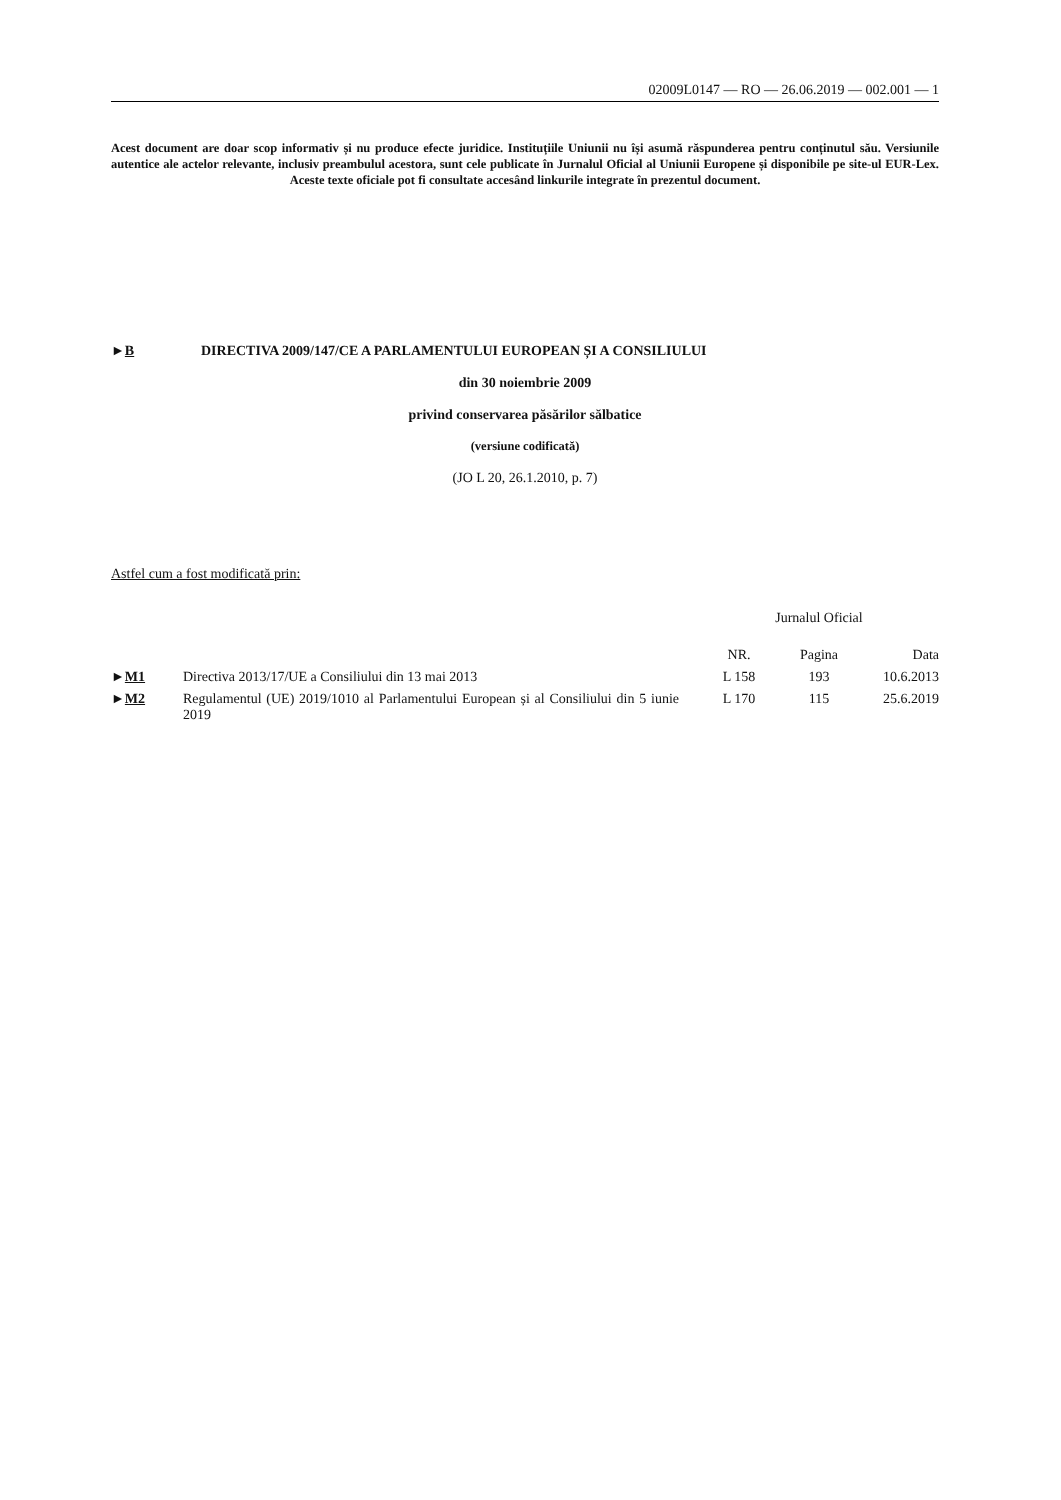02009L0147 — RO — 26.06.2019 — 002.001 — 1
Acest document are doar scop informativ și nu produce efecte juridice. Instituțiile Uniunii nu își asumă răspunderea pentru conținutul său. Versiunile autentice ale actelor relevante, inclusiv preambulul acestora, sunt cele publicate în Jurnalul Oficial al Uniunii Europene și disponibile pe site-ul EUR-Lex. Aceste texte oficiale pot fi consultate accesând linkurile integrate în prezentul document.
►B DIRECTIVA 2009/147/CE A PARLAMENTULUI EUROPEAN ȘI A CONSILIULUI
din 30 noiembrie 2009
privind conservarea păsărilor sălbatice
(versiune codificată)
(JO L 20, 26.1.2010, p. 7)
Astfel cum a fost modificată prin:
| | | Jurnalul Oficial | | |
| --- | --- | --- | --- | --- |
| | | NR. | Pagina | Data |
| ► M1 | Directiva 2013/17/UE a Consiliului din 13 mai 2013 | L 158 | 193 | 10.6.2013 |
| ► M2 | Regulamentul (UE) 2019/1010 al Parlamentului European și al Consiliului din 5 iunie 2019 | L 170 | 115 | 25.6.2019 |